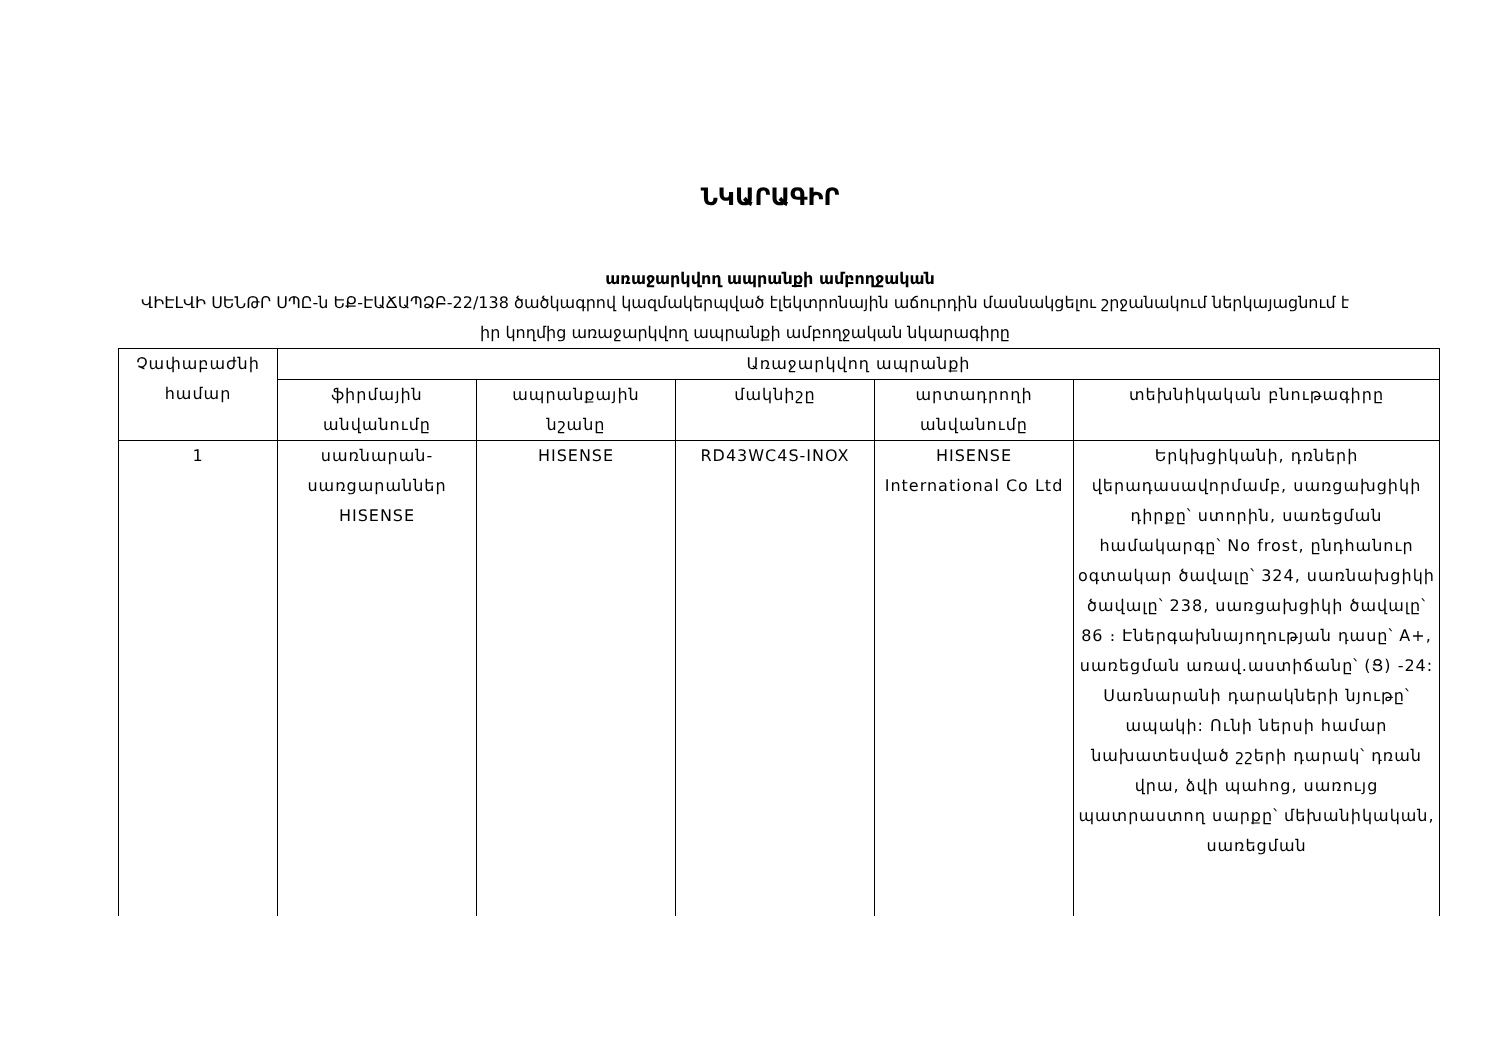ՆԿԱՐԱԳԻՐ
առաջարկվող ապրանքի ամբողջական
ՎԻԷԼՎԻ ՍԵՆԹՐ ՍՊԸ-ն ԵՔ-ԷԱՃԱՊՁԲ-22/138 ծածկագրով կազմակերպված էլեկտրոնային աճուրդին մասնակցելու շրջանակում ներկայացնում է իր կողմից առաջարկվող ապրանքի ամբողջական նկարագիրը
| Չափաբաժնի համար | Առաջարկվող ապրանքի | | | | |
| | ֆիրմային անվանումը | ապրանքային նշանը | մակնիշը | արտադրողի անվանումը | տեխնիկական բնութագիրը |
| 1 | սառնարան-սառցարաններ HISENSE | HISENSE | RD43WC4S-INOX | HISENSE International Co Ltd | Երկխցիկանի, դռների վերադասավորմամբ, սառցախցիկի դիրքը՝ ստորին, սառեցման համակարգը՝ No frost, ընդհանուր օգտակար ծավալը՝ 324, սառնախցիկի ծավալը՝ 238, սառցախցիկի ծավալը՝ 86 ։ Էներգախնայողության դասը՝ A+, սառեցման առավ.աստիճանը՝ (Ց) -24: Սառնարանի դարակների նյութը՝ ապակի: Ունի ներսի համար նախատեսված շշերի դարակ՝ դռան վրա, ձվի պահոց, սառույց պատրաստող սարքը՝ մեխանիկական, սառեցման |